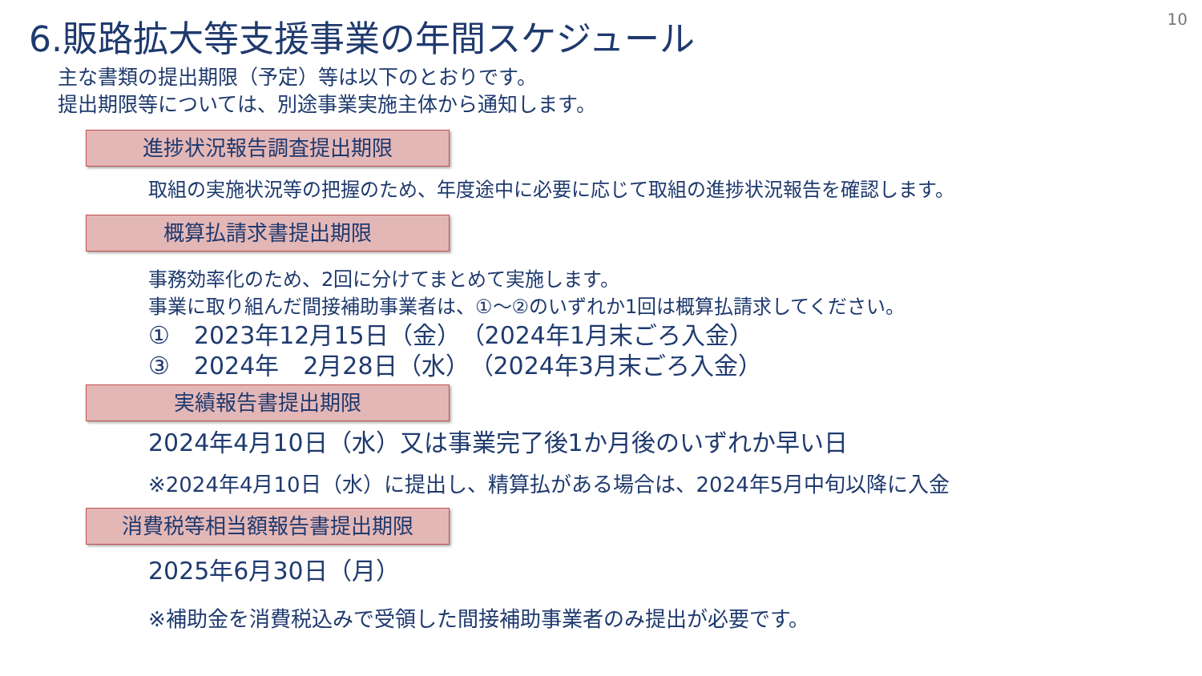10
6.販路拡大等支援事業の年間スケジュール
主な書類の提出期限（予定）等は以下のとおりです。
提出期限等については、別途事業実施主体から通知します。
進捗状況報告調査提出期限
取組の実施状況等の把握のため、年度途中に必要に応じて取組の進捗状況報告を確認します。
概算払請求書提出期限
事務効率化のため、2回に分けてまとめて実施します。
事業に取り組んだ間接補助事業者は、①～②のいずれか1回は概算払請求してください。
①　2023年12月15日（金）　（2024年1月末ごろ入金）
③　2024年　2月28日（水）　（2024年3月末ごろ入金）
実績報告書提出期限
2024年4月10日（水）又は事業完了後1か月後のいずれか早い日
※2024年4月10日（水）に提出し、精算払がある場合は、2024年5月中旬以降に入金
消費税等相当額報告書提出期限
2025年6月30日（月）
※補助金を消費税込みで受領した間接補助事業者のみ提出が必要です。